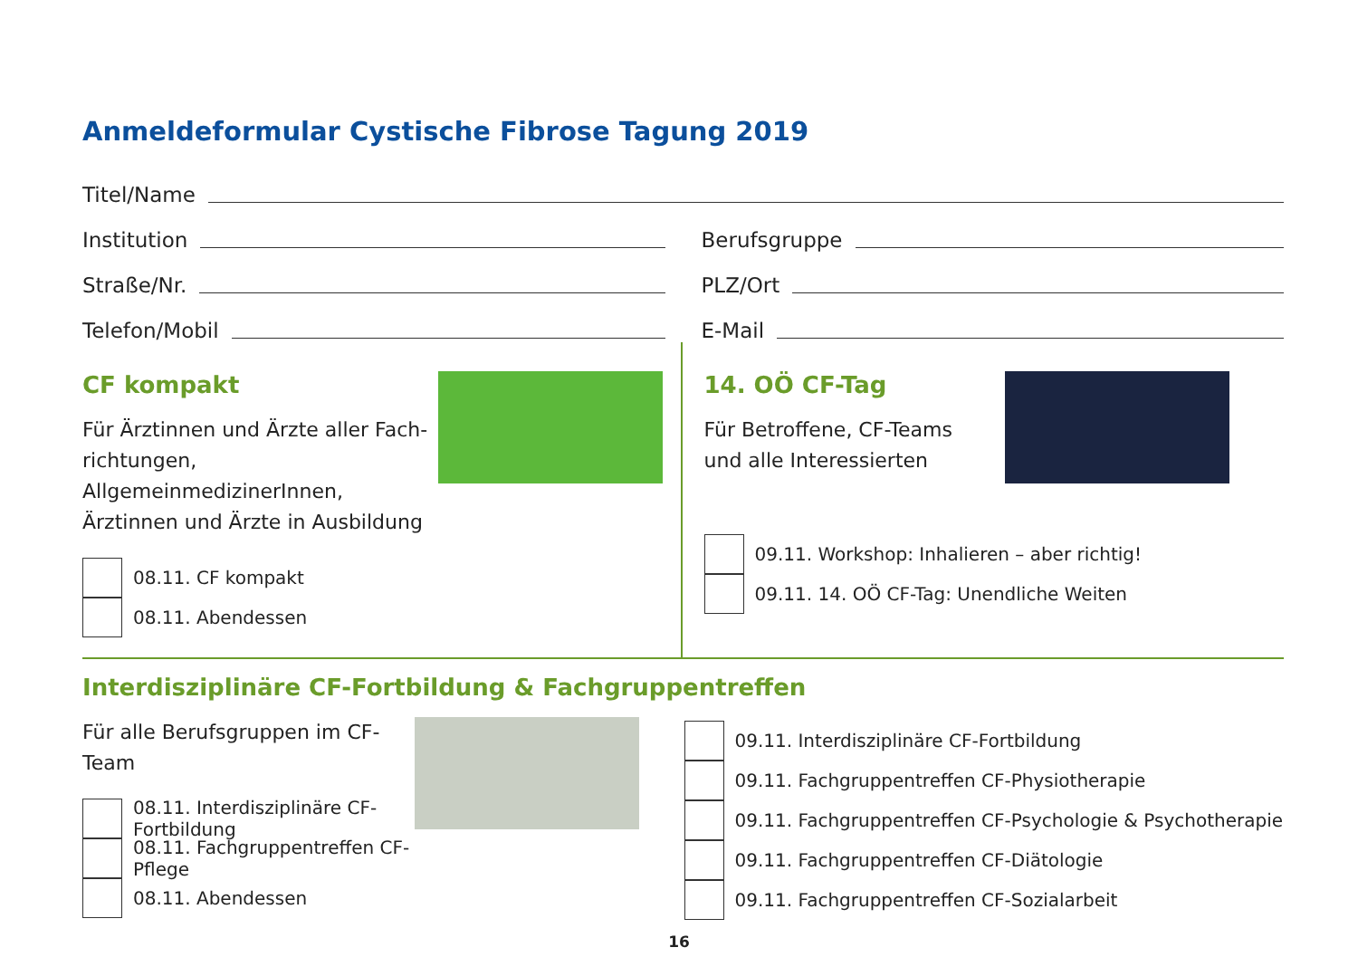Anmeldeformular Cystische Fibrose Tagung 2019
Titel/Name
Institution Berufsgruppe
Straße/Nr. PLZ/Ort
Telefon/Mobil E-Mail
CF kompakt
Für Ärztinnen und Ärzte aller Fach-
richtungen, AllgemeinmedizinerInnen,
Ärztinnen und Ärzte in Ausbildung
08.11. CF kompakt
08.11. Abendessen
14. OÖ CF-Tag
Für Betroffene, CF-Teams
und alle Interessierten
09.11. Workshop: Inhalieren – aber richtig!
09.11. 14. OÖ CF-Tag: Unendliche Weiten
Interdisziplinäre CF-Fortbildung & Fachgruppentreffen
Für alle Berufsgruppen im CF-Team
08.11. Interdisziplinäre CF-Fortbildung
08.11. Fachgruppentreffen CF-Pflege
08.11. Abendessen
09.11. Interdisziplinäre CF-Fortbildung
09.11. Fachgruppentreffen CF-Physiotherapie
09.11. Fachgruppentreffen CF-Psychologie & Psychotherapie
09.11. Fachgruppentreffen CF-Diätologie
09.11. Fachgruppentreffen CF-Sozialarbeit
16